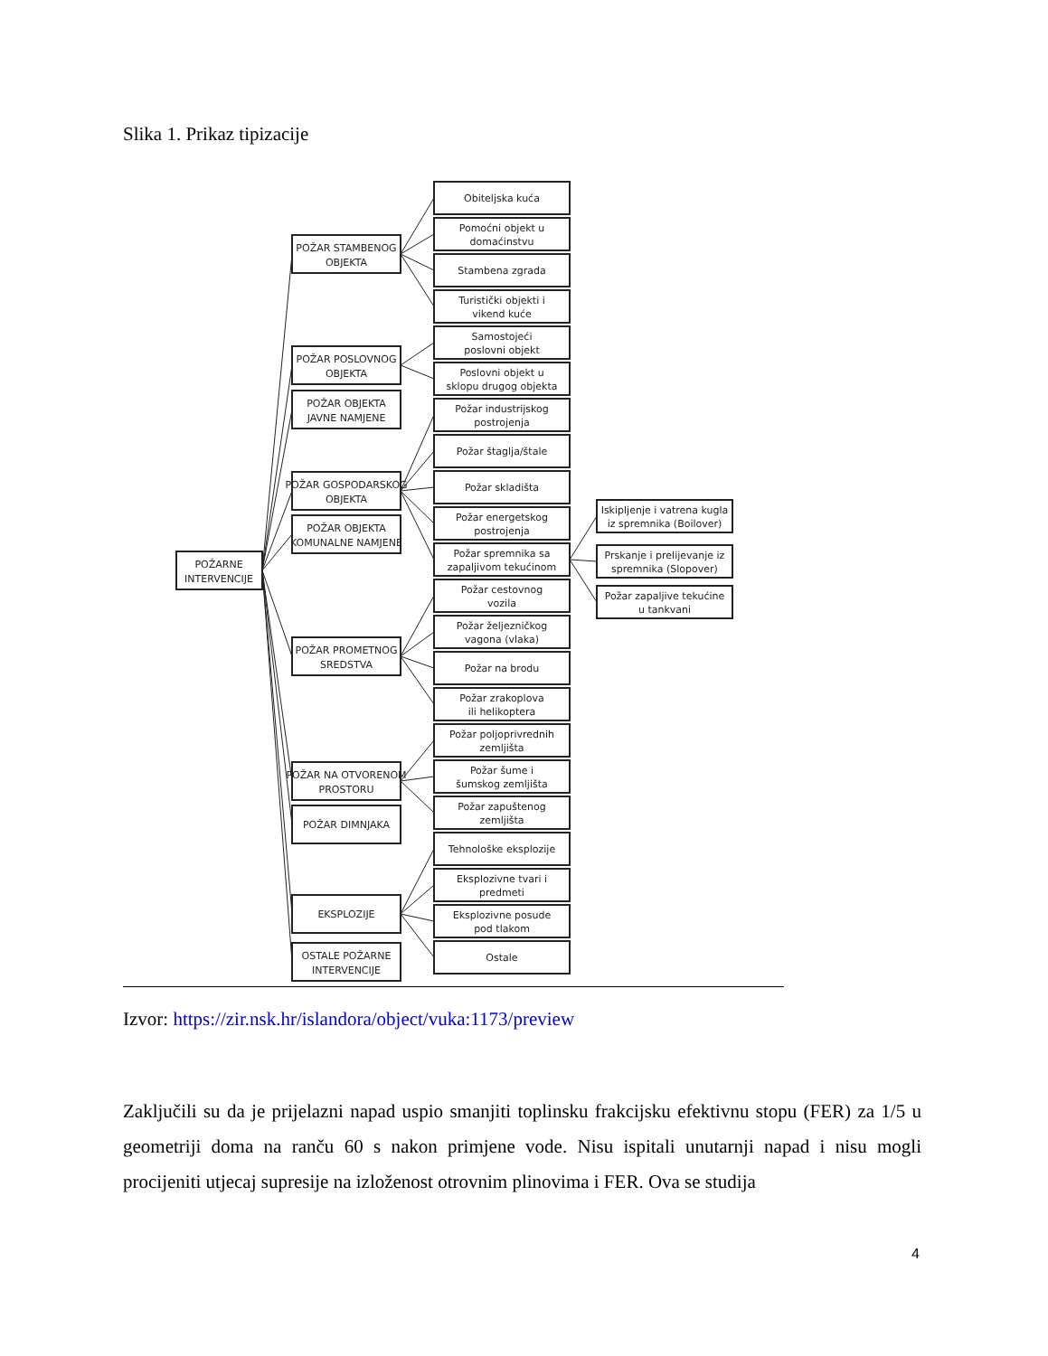Slika 1. Prikaz tipizacije
POŽARNE
INTERVENCIJE
POŽAR STAMBENOG
OBJEKTA
POŽAR POSLOVNOG
OBJEKTA
POŽAR OBJEKTA
JAVNE NAMJENE
POŽAR GOSPODARSKOG
OBJEKTA
POŽAR OBJEKTA
KOMUNALNE NAMJENE
POŽAR PROMETNOG
SREDSTVA
POŽAR NA OTVORENOM
PROSTORU
POŽAR DIMNJAKA
EKSPLOZIJE
OSTALE POŽARNE
INTERVENCIJE
Obiteljska kuća
Pomoćni objekt u
domaćinstvu
Stambena zgrada
Turistički objekti i
vikend kuće
Samostojeći
poslovni objekt
Poslovni objekt u
sklopu drugog objekta
Požar industrijskog
postrojenja
Požar štaglja/štale
Požar skladišta
Požar energetskog
postrojenja
Požar spremnika sa
zapaljivom tekućinom
Požar cestovnog
vozila
Požar željezničkog
vagona (vlaka)
Požar na brodu
Požar zrakoplova
ili helikoptera
Požar poljoprivrednih
zemljišta
Požar šume i
šumskog zemljišta
Požar zapuštenog
zemljišta
Tehnološke eksplozije
Eksplozivne tvari i
predmeti
Eksplozivne posude
pod tlakom
Ostale
Iskipljenje i vatrena kugla
iz spremnika (Boilover)
Prskanje i prelijevanje iz
spremnika (Slopover)
Požar zapaljive tekućine
u tankvani
Izvor: https://zir.nsk.hr/islandora/object/vuka:1173/preview
Zaključili su da je prijelazni napad uspio smanjiti toplinsku frakcijsku efektivnu stopu (FER) za 1/5 u geometriji doma na ranču 60 s nakon primjene vode. Nisu ispitali unutarnji napad i nisu mogli procijeniti utjecaj supresije na izloženost otrovnim plinovima i FER. Ova se studija
4